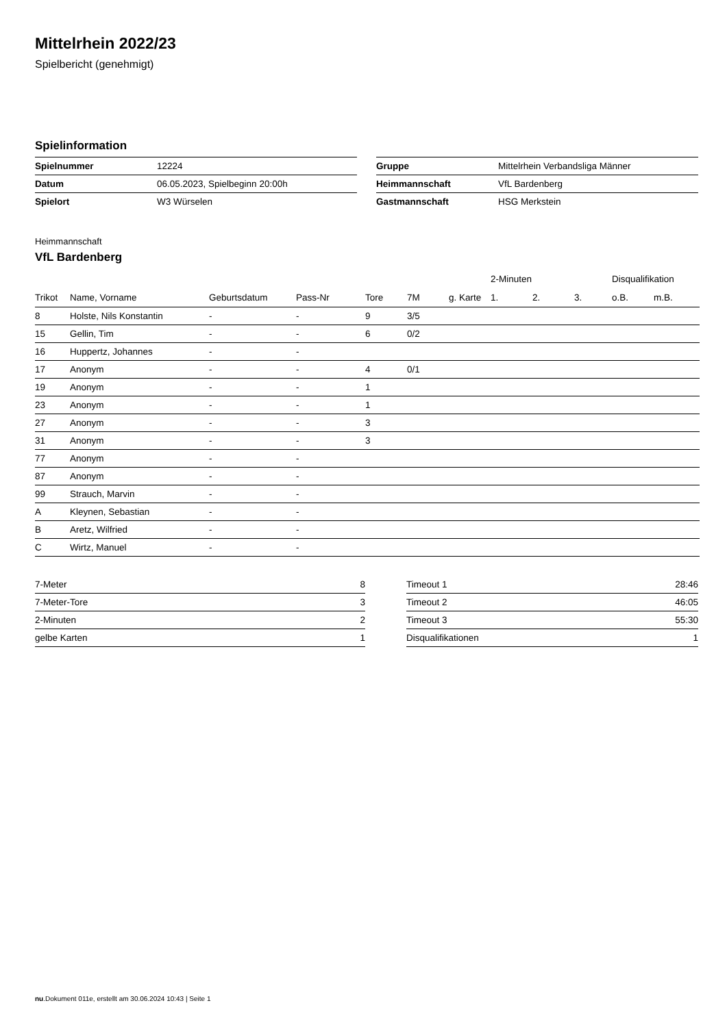Mittelrhein 2022/23
Spielbericht (genehmigt)
Spielinformation
| Spielnummer | 12224 |
| Datum | 06.05.2023, Spielbeginn 20:00h |
| Spielort | W3 Würselen |
| Gruppe | Mittelrhein Verbandsliga Männer |
| Heimmannschaft | VfL Bardenberg |
| Gastmannschaft | HSG Merkstein |
Heimmannschaft
VfL Bardenberg
| | | | | | | | 2-Minuten | | | Disqualifikation | |
| --- | --- | --- | --- | --- | --- | --- | --- | --- | --- | --- | --- |
| Trikot | Name, Vorname | Geburtsdatum | Pass-Nr | Tore | 7M | g. Karte | 1. | 2. | 3. | o.B. | m.B. |
| 8 | Holste, Nils Konstantin | - | - | 9 | 3/5 | | | | | | |
| 15 | Gellin, Tim | - | - | 6 | 0/2 | | | | | | |
| 16 | Huppertz, Johannes | - | - | | | | | | | | |
| 17 | Anonym | - | - | 4 | 0/1 | | | | | | |
| 19 | Anonym | - | - | 1 | | | | | | | |
| 23 | Anonym | - | - | 1 | | | | | | | |
| 27 | Anonym | - | - | 3 | | | | | | | |
| 31 | Anonym | - | - | 3 | | | | | | | |
| 77 | Anonym | - | - | | | | | | | | |
| 87 | Anonym | - | - | | | | | | | | |
| 99 | Strauch, Marvin | - | - | | | | | | | | |
| A | Kleynen, Sebastian | - | - | | | | | | | | |
| B | Aretz, Wilfried | - | - | | | | | | | | |
| C | Wirtz, Manuel | - | - | | | | | | | | |
| 7-Meter | 8 |
| 7-Meter-Tore | 3 |
| 2-Minuten | 2 |
| gelbe Karten | 1 |
| Timeout 1 | 28:46 |
| Timeout 2 | 46:05 |
| Timeout 3 | 55:30 |
| Disqualifikationen | 1 |
nu.Dokument 011e, erstellt am 30.06.2024 10:43 | Seite 1